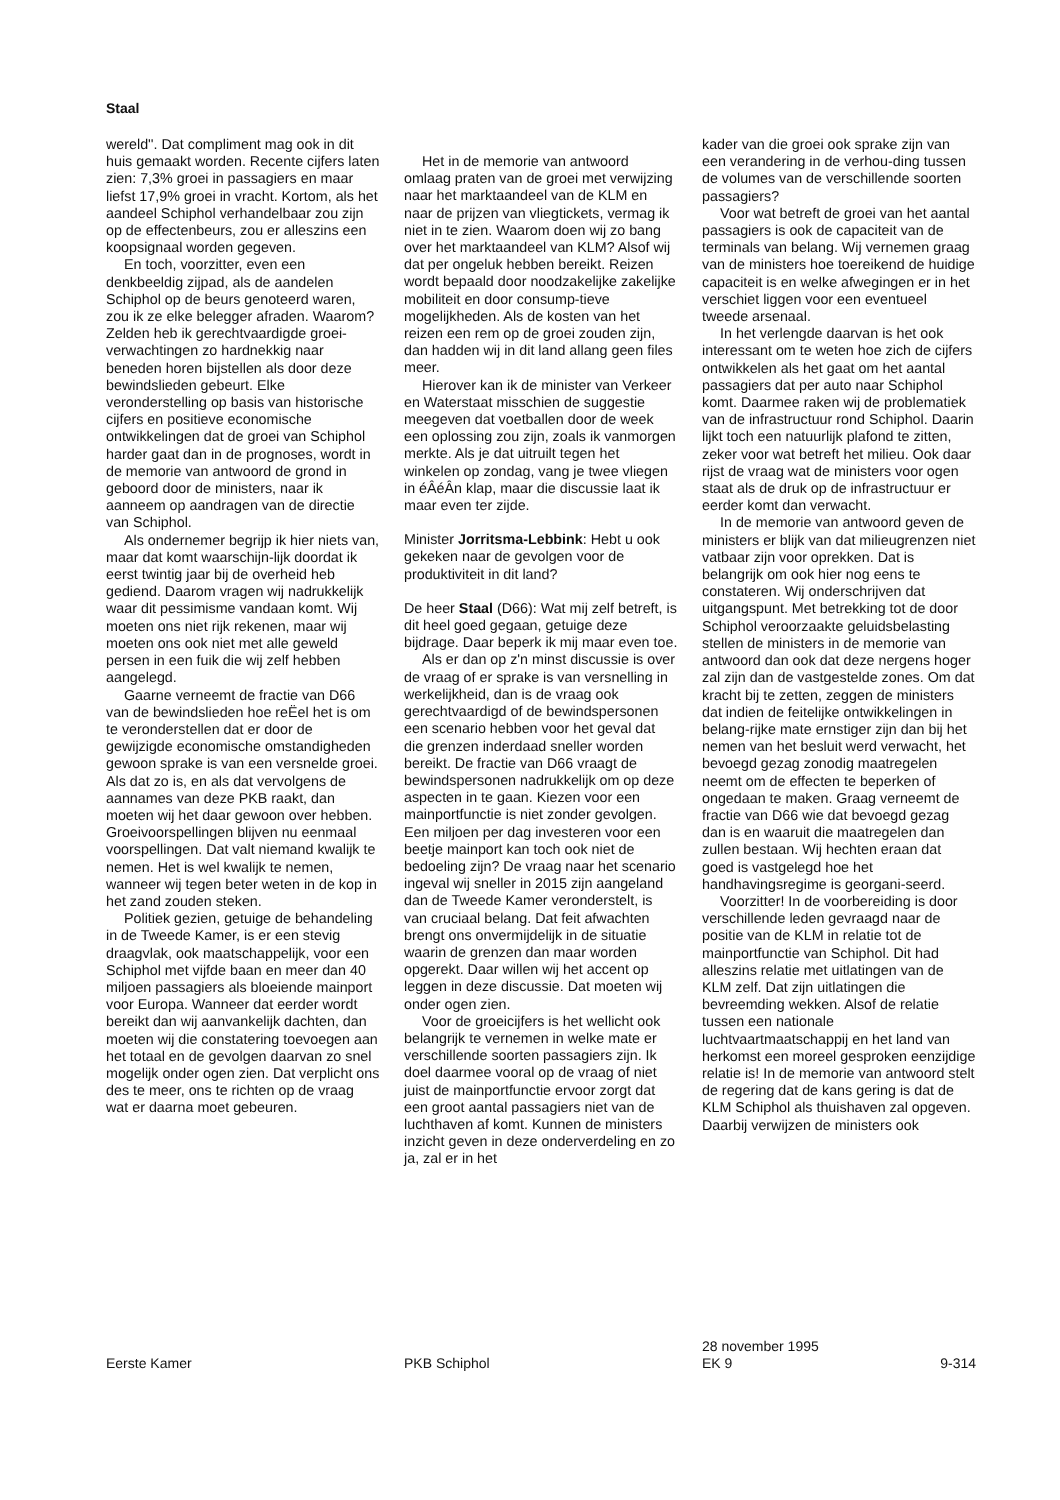Staal
wereld''. Dat compliment mag ook in dit huis gemaakt worden. Recente cijfers laten zien: 7,3% groei in passagiers en maar liefst 17,9% groei in vracht. Kortom, als het aandeel Schiphol verhandelbaar zou zijn op de effectenbeurs, zou er alleszins een koopsignaal worden gegeven.
En toch, voorzitter, even een denkbeeldig zijpad, als de aandelen Schiphol op de beurs genoteerd waren, zou ik ze elke belegger afraden. Waarom? Zelden heb ik gerechtvaardigde groei-verwachtingen zo hardnekkig naar beneden horen bijstellen als door deze bewindslieden gebeurt. Elke veronderstelling op basis van historische cijfers en positieve economische ontwikkelingen dat de groei van Schiphol harder gaat dan in de prognoses, wordt in de memorie van antwoord de grond in geboord door de ministers, naar ik aanneem op aandragen van de directie van Schiphol.
Als ondernemer begrijp ik hier niets van, maar dat komt waarschijn-lijk doordat ik eerst twintig jaar bij de overheid heb gediend. Daarom vragen wij nadrukkelijk waar dit pessimisme vandaan komt. Wij moeten ons niet rijk rekenen, maar wij moeten ons ook niet met alle geweld persen in een fuik die wij zelf hebben aangelegd.
Gaarne verneemt de fractie van D66 van de bewindslieden hoe reËel het is om te veronderstellen dat er door de gewijzigde economische omstandigheden gewoon sprake is van een versnelde groei. Als dat zo is, en als dat vervolgens de aannames van deze PKB raakt, dan moeten wij het daar gewoon over hebben. Groeivoorspellingen blijven nu eenmaal voorspellingen. Dat valt niemand kwalijk te nemen. Het is wel kwalijk te nemen, wanneer wij tegen beter weten in de kop in het zand zouden steken.
Politiek gezien, getuige de behandeling in de Tweede Kamer, is er een stevig draagvlak, ook maatschappelijk, voor een Schiphol met vijfde baan en meer dan 40 miljoen passagiers als bloeiende mainport voor Europa. Wanneer dat eerder wordt bereikt dan wij aanvankelijk dachten, dan moeten wij die constatering toevoegen aan het totaal en de gevolgen daarvan zo snel mogelijk onder ogen zien. Dat verplicht ons des te meer, ons te richten op de vraag wat er daarna moet gebeuren.
Het in de memorie van antwoord omlaag praten van de groei met verwijzing naar het marktaandeel van de KLM en naar de prijzen van vliegtickets, vermag ik niet in te zien. Waarom doen wij zo bang over het marktaandeel van KLM? Alsof wij dat per ongeluk hebben bereikt. Reizen wordt bepaald door noodzakelijke zakelijke mobiliteit en door consump-tieve mogelijkheden. Als de kosten van het reizen een rem op de groei zouden zijn, dan hadden wij in dit land allang geen files meer.
Hierover kan ik de minister van Verkeer en Waterstaat misschien de suggestie meegeven dat voetballen door de week een oplossing zou zijn, zoals ik vanmorgen merkte. Als je dat uitruilt tegen het winkelen op zondag, vang je twee vliegen in éÂéÂn klap, maar die discussie laat ik maar even ter zijde.
Minister Jorritsma-Lebbink: Hebt u ook gekeken naar de gevolgen voor de produktiviteit in dit land?
De heer Staal (D66): Wat mij zelf betreft, is dit heel goed gegaan, getuige deze bijdrage. Daar beperk ik mij maar even toe.
Als er dan op z'n minst discussie is over de vraag of er sprake is van versnelling in werkelijkheid, dan is de vraag ook gerechtvaardigd of de bewindspersonen een scenario hebben voor het geval dat die grenzen inderdaad sneller worden bereikt. De fractie van D66 vraagt de bewindspersonen nadrukkelijk om op deze aspecten in te gaan. Kiezen voor een mainportfunctie is niet zonder gevolgen. Een miljoen per dag investeren voor een beetje mainport kan toch ook niet de bedoeling zijn? De vraag naar het scenario ingeval wij sneller in 2015 zijn aangeland dan de Tweede Kamer veronderstelt, is van cruciaal belang. Dat feit afwachten brengt ons onvermijdelijk in de situatie waarin de grenzen dan maar worden opgerekt. Daar willen wij het accent op leggen in deze discussie. Dat moeten wij onder ogen zien.
Voor de groeicijfers is het wellicht ook belangrijk te vernemen in welke mate er verschillende soorten passagiers zijn. Ik doel daarmee vooral op de vraag of niet juist de mainportfunctie ervoor zorgt dat een groot aantal passagiers niet van de luchthaven af komt. Kunnen de ministers inzicht geven in deze onderverdeling en zo ja, zal er in het
kader van die groei ook sprake zijn van een verandering in de verhou-ding tussen de volumes van de verschillende soorten passagiers?
Voor wat betreft de groei van het aantal passagiers is ook de capaciteit van de terminals van belang. Wij vernemen graag van de ministers hoe toereikend de huidige capaciteit is en welke afwegingen er in het verschiet liggen voor een eventueel tweede arsenaal.
In het verlengde daarvan is het ook interessant om te weten hoe zich de cijfers ontwikkelen als het gaat om het aantal passagiers dat per auto naar Schiphol komt. Daarmee raken wij de problematiek van de infrastructuur rond Schiphol. Daarin lijkt toch een natuurlijk plafond te zitten, zeker voor wat betreft het milieu. Ook daar rijst de vraag wat de ministers voor ogen staat als de druk op de infrastructuur er eerder komt dan verwacht.
In de memorie van antwoord geven de ministers er blijk van dat milieugrenzen niet vatbaar zijn voor oprekken. Dat is belangrijk om ook hier nog eens te constateren. Wij onderschrijven dat uitgangspunt. Met betrekking tot de door Schiphol veroorzaakte geluidsbelasting stellen de ministers in de memorie van antwoord dan ook dat deze nergens hoger zal zijn dan de vastgestelde zones. Om dat kracht bij te zetten, zeggen de ministers dat indien de feitelijke ontwikkelingen in belang-rijke mate ernstiger zijn dan bij het nemen van het besluit werd verwacht, het bevoegd gezag zonodig maatregelen neemt om de effecten te beperken of ongedaan te maken. Graag verneemt de fractie van D66 wie dat bevoegd gezag dan is en waaruit die maatregelen dan zullen bestaan. Wij hechten eraan dat goed is vastgelegd hoe het handhavingsregime is georgani-seerd.
Voorzitter! In de voorbereiding is door verschillende leden gevraagd naar de positie van de KLM in relatie tot de mainportfunctie van Schiphol. Dit had alleszins relatie met uitlatingen van de KLM zelf. Dat zijn uitlatingen die bevreemding wekken. Alsof de relatie tussen een nationale luchtvaartmaatschappij en het land van herkomst een moreel gesproken eenzijdige relatie is! In de memorie van antwoord stelt de regering dat de kans gering is dat de KLM Schiphol als thuishaven zal opgeven. Daarbij verwijzen de ministers ook
Eerste Kamer
PKB Schiphol
28 november 1995
EK 9
9-314